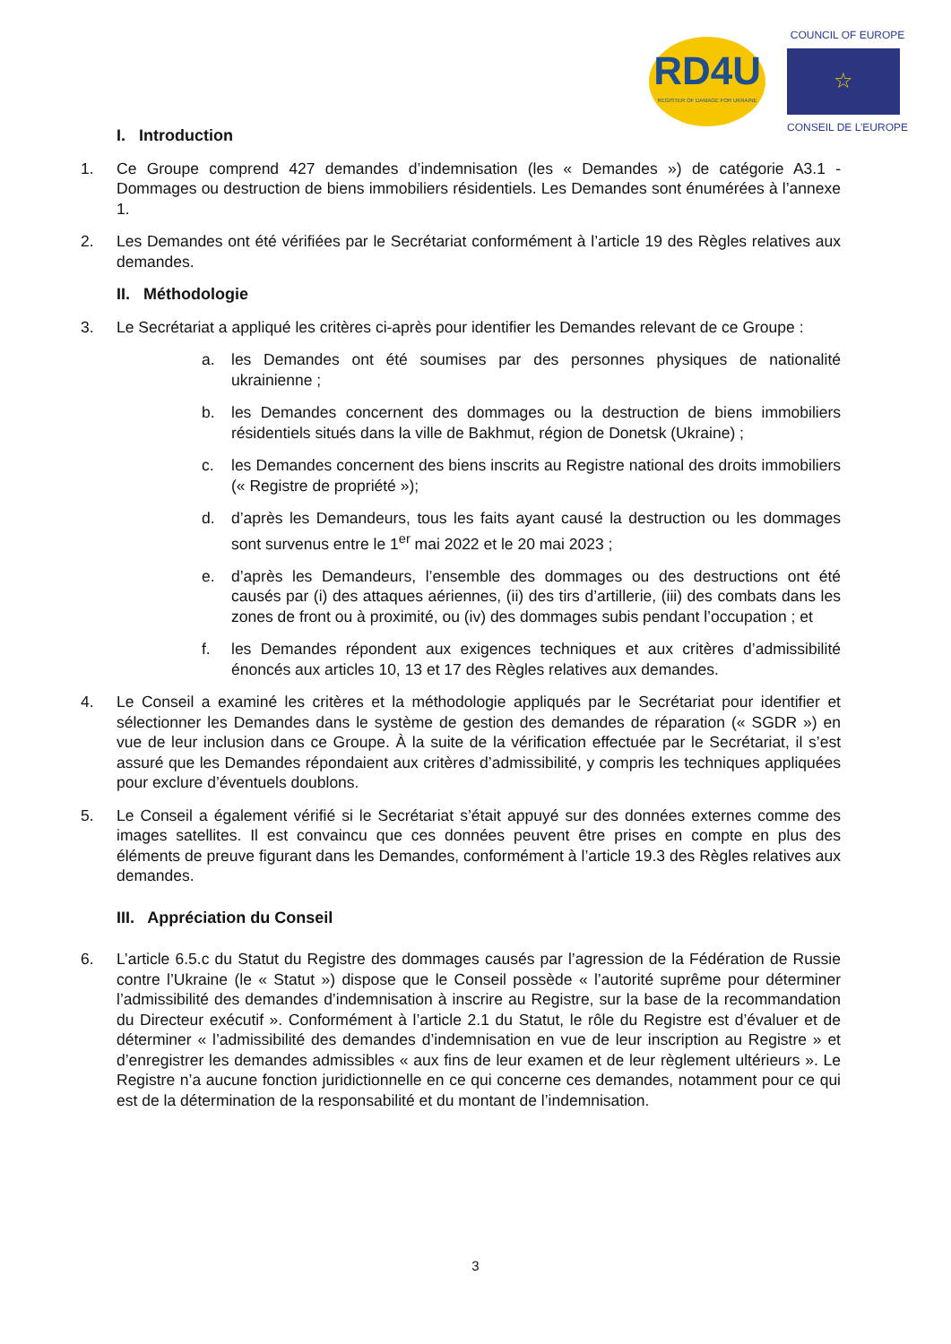RD4U
REGISTER OF DAMAGE FOR UKRAINE
COUNCIL OF EUROPE
☆
CONSEIL DE L’EUROPE
I. Introduction
1. Ce Groupe comprend 427 demandes d’indemnisation (les « Demandes ») de catégorie A3.1 - Dommages ou destruction de biens immobiliers résidentiels. Les Demandes sont énumérées à l’annexe 1.
2. Les Demandes ont été vérifiées par le Secrétariat conformément à l’article 19 des Règles relatives aux demandes.
II. Méthodologie
3. Le Secrétariat a appliqué les critères ci-après pour identifier les Demandes relevant de ce Groupe :
a. les Demandes ont été soumises par des personnes physiques de nationalité ukrainienne ;
b. les Demandes concernent des dommages ou la destruction de biens immobiliers résidentiels situés dans la ville de Bakhmut, région de Donetsk (Ukraine) ;
c. les Demandes concernent des biens inscrits au Registre national des droits immobiliers (« Registre de propriété »);
d. d’après les Demandeurs, tous les faits ayant causé la destruction ou les dommages sont survenus entre le 1<sup>er</sup> mai 2022 et le 20 mai 2023 ;
e. d’après les Demandeurs, l’ensemble des dommages ou des destructions ont été causés par (i) des attaques aériennes, (ii) des tirs d’artillerie, (iii) des combats dans les zones de front ou à proximité, ou (iv) des dommages subis pendant l’occupation ; et
f. les Demandes répondent aux exigences techniques et aux critères d’admissibilité énoncés aux articles 10, 13 et 17 des Règles relatives aux demandes.
4. Le Conseil a examiné les critères et la méthodologie appliqués par le Secrétariat pour identifier et sélectionner les Demandes dans le système de gestion des demandes de réparation (« SGDR ») en vue de leur inclusion dans ce Groupe. À la suite de la vérification effectuée par le Secrétariat, il s’est assuré que les Demandes répondaient aux critères d’admissibilité, y compris les techniques appliquées pour exclure d’éventuels doublons.
5. Le Conseil a également vérifié si le Secrétariat s’était appuyé sur des données externes comme des images satellites. Il est convaincu que ces données peuvent être prises en compte en plus des éléments de preuve figurant dans les Demandes, conformément à l’article 19.3 des Règles relatives aux demandes.
III. Appréciation du Conseil
6. L’article 6.5.c du Statut du Registre des dommages causés par l’agression de la Fédération de Russie contre l’Ukraine (le « Statut ») dispose que le Conseil possède « l’autorité suprême pour déterminer l’admissibilité des demandes d’indemnisation à inscrire au Registre, sur la base de la recommandation du Directeur exécutif ». Conformément à l’article 2.1 du Statut, le rôle du Registre est d’évaluer et de déterminer « l’admissibilité des demandes d’indemnisation en vue de leur inscription au Registre » et d’enregistrer les demandes admissibles « aux fins de leur examen et de leur règlement ultérieurs ». Le Registre n’a aucune fonction juridictionnelle en ce qui concerne ces demandes, notamment pour ce qui est de la détermination de la responsabilité et du montant de l’indemnisation.
3